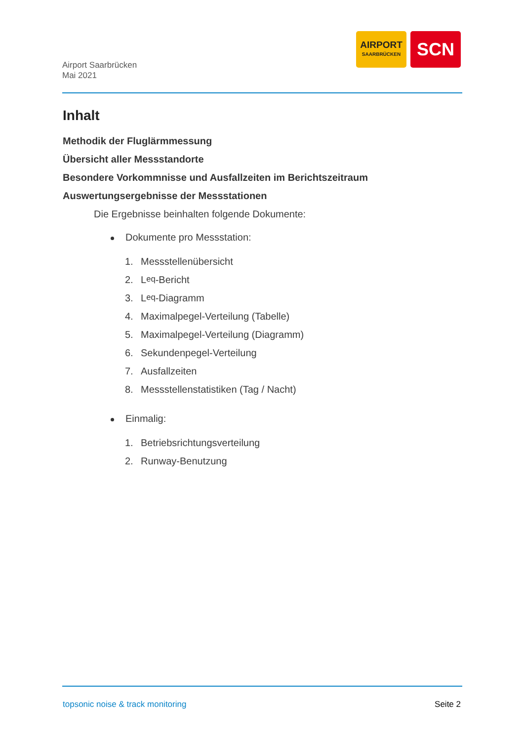Airport Saarbrücken
Mai 2021
AIRPORT
SAARBRÜCKEN
SCN
Inhalt
Methodik der Fluglärmmessung
Übersicht aller Messstandorte
Besondere Vorkommnisse und Ausfallzeiten im Berichtszeitraum
Auswertungsergebnisse der Messstationen
Die Ergebnisse beinhalten folgende Dokumente:
Dokumente pro Messstation:
1. Messstellenübersicht
2. L<sub>eq</sub>-Bericht
3. L<sub>eq</sub>-Diagramm
4. Maximalpegel-Verteilung (Tabelle)
5. Maximalpegel-Verteilung (Diagramm)
6. Sekundenpegel-Verteilung
7. Ausfallzeiten
8. Messstellenstatistiken (Tag / Nacht)
Einmalig:
1. Betriebsrichtungsverteilung
2. Runway-Benutzung
topsonic noise & track monitoring Seite 2